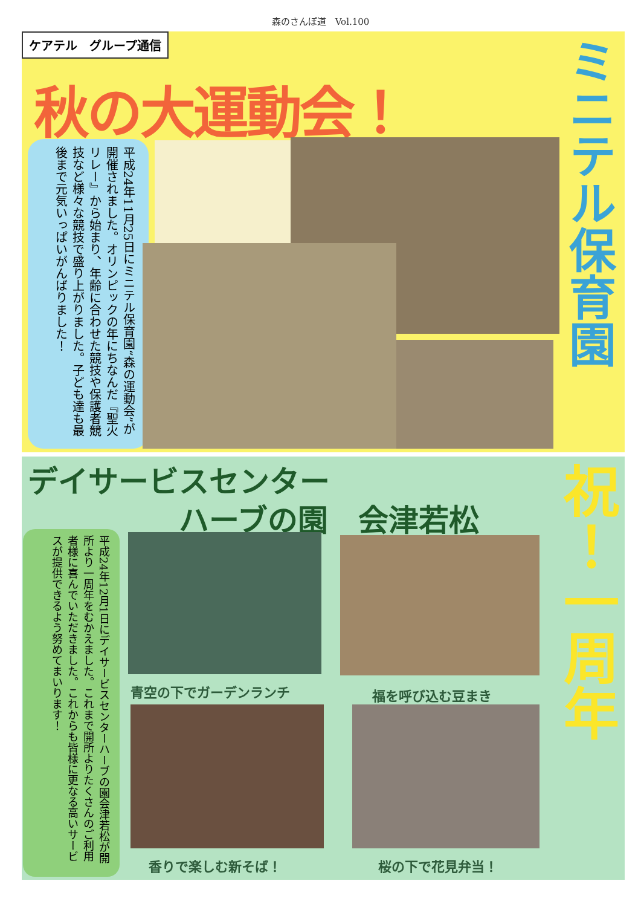森のさんぽ道　Vol.100
ケアテル　グループ通信
秋の大運動会！
ミニテル保育園
平成24年11月25日にミニテル保育園“森の運動会”が開催されました。オリンピックの年にちなんだ『聖火リレー』から始まり、年齢に合わせた競技や保護者競技など様々な競技で盛り上がりました。子ども達も最後まで元気いっぱいがんばりました！
デイサービスセンター
　　　　　ハーブの園　会津若松
祝！一周年
平成24年12月1日にデイサービスセンターハーブの園会津若松が開所より一周年をむかえました。これまで開所よりたくさんのご利用者様に喜んでいただきました。これからも皆様に更なる高いサービスが提供できるよう努めてまいります！
青空の下でガーデンランチ 福を呼び込む豆まき
香りで楽しむ新そば！ 桜の下で花見弁当！